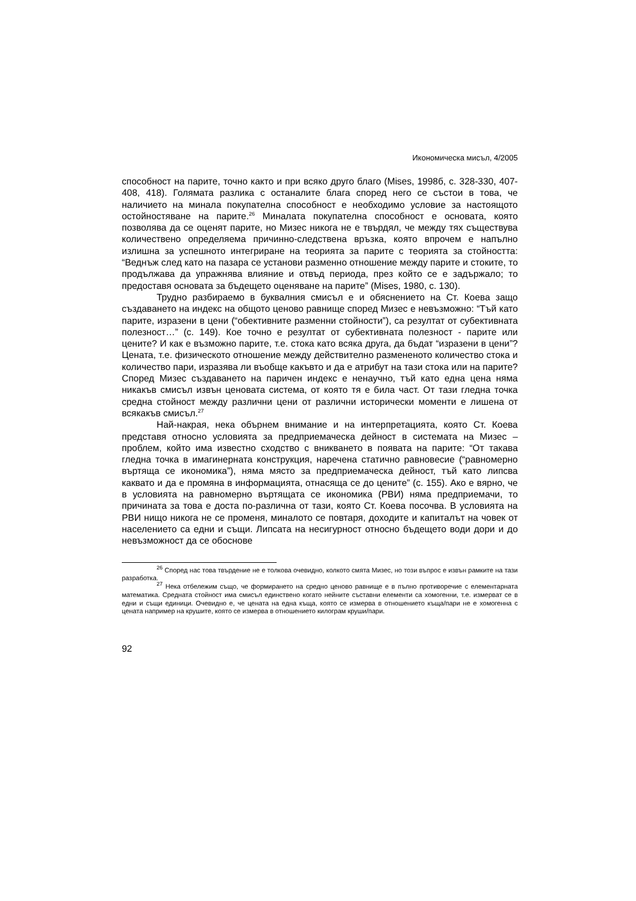Икономическа мисъл, 4/2005
способност на парите, точно както и при всяко друго благо (Mises, 1998б, с. 328-330, 407-408, 418). Голямата разлика с останалите блага според него се състои в това, че наличието на минала покупателна способност е необходимо условие за настоящото остойностяване на парите.<sup>26</sup> Миналата покупателна способност е основата, която позволява да се оценят парите, но Мизес никога не е твърдял, че между тях съществува количествено определяема причинно-следствена връзка, която впрочем е напълно излишна за успешното интегриране на теорията за парите с теорията за стойността: “Веднъж след като на пазара се установи разменно отношение между парите и стоките, то продължава да упражнява влияние и отвъд периода, през който се е задържало; то предоставя основата за бъдещето оценяване на парите” (Mises, 1980, с. 130).
Трудно разбираемо в буквалния смисъл е и обяснението на Ст. Коева защо създаването на индекс на общото ценово равнище според Мизес е невъзможно: “Тъй като парите, изразени в цени (“обективните разменни стойности”), са резултат от субективната полезност…” (с. 149). Кое точно е резултат от субективната полезност - парите или цените? И как е възможно парите, т.е. стока като всяка друга, да бъдат “изразени в цени”? Цената, т.е. физическото отношение между действително размененото количество стока и количество пари, изразява ли въобще какъвто и да е атрибут на тази стока или на парите? Според Мизес създаването на паричен индекс е ненаучно, тъй като една цена няма никакъв смисъл извън ценовата система, от която тя е била част. От тази гледна точка средна стойност между различни цени от различни исторически моменти е лишена от всякакъв смисъл.<sup>27</sup>
Най-накрая, нека обърнем внимание и на интерпретацията, която Ст. Коева представя относно условията за предприемаческа дейност в системата на Мизес – проблем, който има известно сходство с вникването в появата на парите: “От такава гледна точка в имагинерната конструкция, наречена статично равновесие (“равномерно въртяща се икономика”), няма място за предприемаческа дейност, тъй като липсва каквато и да е промяна в информацията, отнасяща се до цените” (с. 155). Ако е вярно, че в условията на равномерно въртящата се икономика (РВИ) няма предприемачи, то причината за това е доста по-различна от тази, която Ст. Коева посочва. В условията на РВИ нищо никога не се променя, миналото се повтаря, доходите и капиталът на човек от населението са едни и същи. Липсата на несигурност относно бъдещето води дори и до невъзможност да се обоснове
<sup>26</sup> Според нас това твърдение не е толкова очевидно, колкото смята Мизес, но този въпрос е извън рамките на тази разработка.
<sup>27</sup> Нека отбележим също, че формирането на средно ценово равнище е в пълно противоречие с елементарната математика. Средната стойност има смисъл единствено когато нейните съставни елементи са хомогенни, т.е. измерват се в едни и същи единици. Очевидно е, че цената на една къща, която се измерва в отношението къща/пари не е хомогенна с цената например на крушите, която се измерва в отношението килограм круши/пари.
92